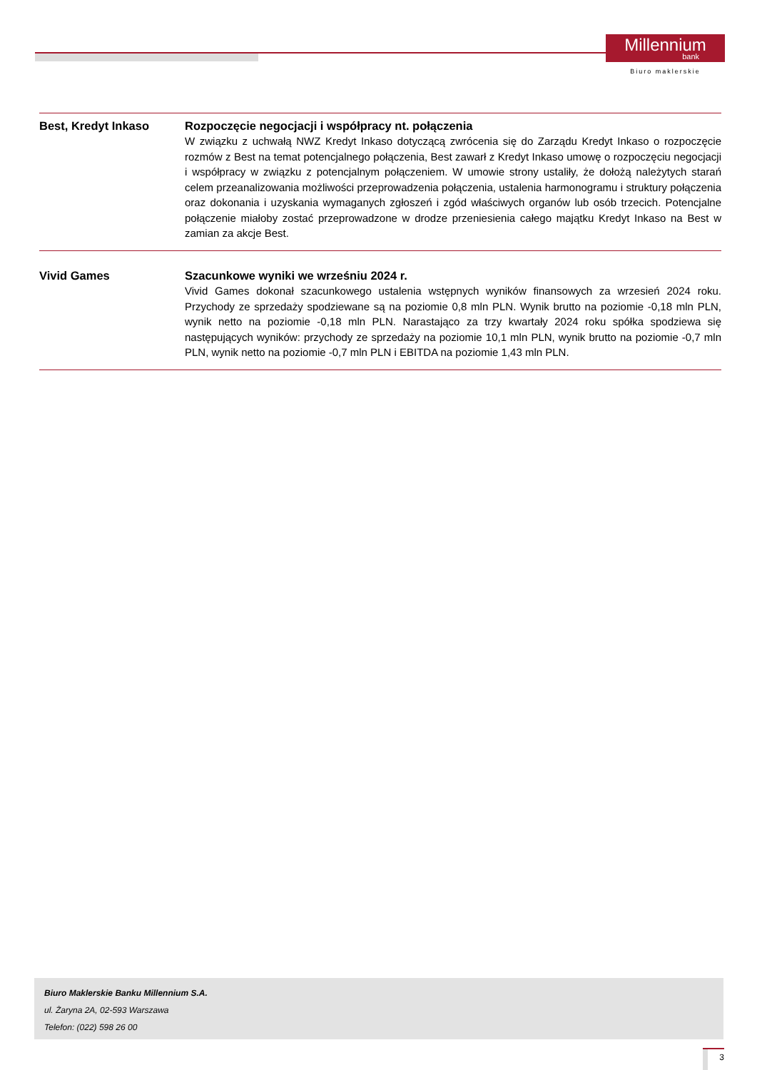Millennium
bank
Biuro maklerskie
Best, Kredyt Inkaso Rozpoczęcie negocjacji i współpracy nt. połączenia
W związku z uchwałą NWZ Kredyt Inkaso dotyczącą zwrócenia się do Zarządu Kredyt Inkaso o rozpoczęcie rozmów z Best na temat potencjalnego połączenia, Best zawarł z Kredyt Inkaso umowę o rozpoczęciu negocjacji i współpracy w związku z potencjalnym połączeniem. W umowie strony ustaliły, że dołożą należytych starań celem przeanalizowania możliwości przeprowadzenia połączenia, ustalenia harmonogramu i struktury połączenia oraz dokonania i uzyskania wymaganych zgłoszeń i zgód właściwych organów lub osób trzecich. Potencjalne połączenie miałoby zostać przeprowadzone w drodze przeniesienia całego majątku Kredyt Inkaso na Best w zamian za akcje Best.
Vivid Games Szacunkowe wyniki we wrześniu 2024 r.
Vivid Games dokonał szacunkowego ustalenia wstępnych wyników finansowych za wrzesień 2024 roku. Przychody ze sprzedaży spodziewane są na poziomie 0,8 mln PLN. Wynik brutto na poziomie -0,18 mln PLN, wynik netto na poziomie -0,18 mln PLN. Narastająco za trzy kwartały 2024 roku spółka spodziewa się następujących wyników: przychody ze sprzedaży na poziomie 10,1 mln PLN, wynik brutto na poziomie -0,7 mln PLN, wynik netto na poziomie -0,7 mln PLN i EBITDA na poziomie 1,43 mln PLN.
Biuro Maklerskie Banku Millennium S.A.
ul. Żaryna 2A, 02-593 Warszawa
Telefon: (022) 598 26 00
3